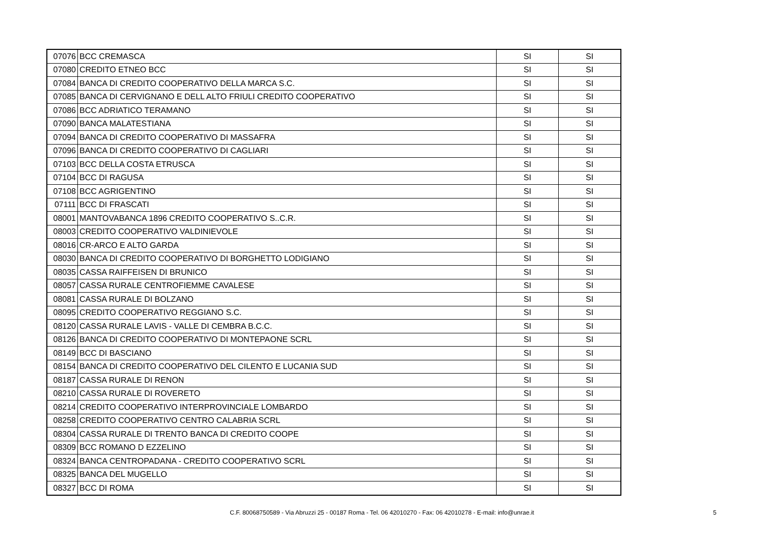| 07076 | BCC CREMASCA | SI | SI |
| 07080 | CREDITO ETNEO BCC | SI | SI |
| 07084 | BANCA DI CREDITO COOPERATIVO DELLA MARCA S.C. | SI | SI |
| 07085 | BANCA DI CERVIGNANO E DELL ALTO FRIULI CREDITO COOPERATIVO | SI | SI |
| 07086 | BCC ADRIATICO TERAMANO | SI | SI |
| 07090 | BANCA MALATESTIANA | SI | SI |
| 07094 | BANCA DI CREDITO COOPERATIVO DI MASSAFRA | SI | SI |
| 07096 | BANCA DI CREDITO COOPERATIVO DI CAGLIARI | SI | SI |
| 07103 | BCC DELLA COSTA ETRUSCA | SI | SI |
| 07104 | BCC DI RAGUSA | SI | SI |
| 07108 | BCC AGRIGENTINO | SI | SI |
| 07111 | BCC DI FRASCATI | SI | SI |
| 08001 | MANTOVABANCA 1896 CREDITO COOPERATIVO S..C.R. | SI | SI |
| 08003 | CREDITO COOPERATIVO VALDINIEVOLE | SI | SI |
| 08016 | CR-ARCO E ALTO GARDA | SI | SI |
| 08030 | BANCA DI CREDITO COOPERATIVO DI BORGHETTO LODIGIANO | SI | SI |
| 08035 | CASSA RAIFFEISEN DI BRUNICO | SI | SI |
| 08057 | CASSA RURALE CENTROFIEMME CAVALESE | SI | SI |
| 08081 | CASSA RURALE DI BOLZANO | SI | SI |
| 08095 | CREDITO COOPERATIVO REGGIANO S.C. | SI | SI |
| 08120 | CASSA RURALE LAVIS - VALLE DI CEMBRA B.C.C. | SI | SI |
| 08126 | BANCA DI CREDITO COOPERATIVO DI MONTEPAONE SCRL | SI | SI |
| 08149 | BCC DI BASCIANO | SI | SI |
| 08154 | BANCA DI CREDITO COOPERATIVO DEL CILENTO E LUCANIA SUD | SI | SI |
| 08187 | CASSA RURALE DI RENON | SI | SI |
| 08210 | CASSA RURALE DI ROVERETO | SI | SI |
| 08214 | CREDITO COOPERATIVO INTERPROVINCIALE LOMBARDO | SI | SI |
| 08258 | CREDITO COOPERATIVO CENTRO CALABRIA SCRL | SI | SI |
| 08304 | CASSA RURALE DI TRENTO BANCA DI CREDITO COOPE | SI | SI |
| 08309 | BCC ROMANO D EZZELINO | SI | SI |
| 08324 | BANCA CENTROPADANA - CREDITO COOPERATIVO SCRL | SI | SI |
| 08325 | BANCA DEL MUGELLO | SI | SI |
| 08327 | BCC DI ROMA | SI | SI |
C.F. 80068750589 - Via Abruzzi 25 - 00187 Roma - Tel. 06 42010270 - Fax: 06 42010278 - E-mail: info@unrae.it 5